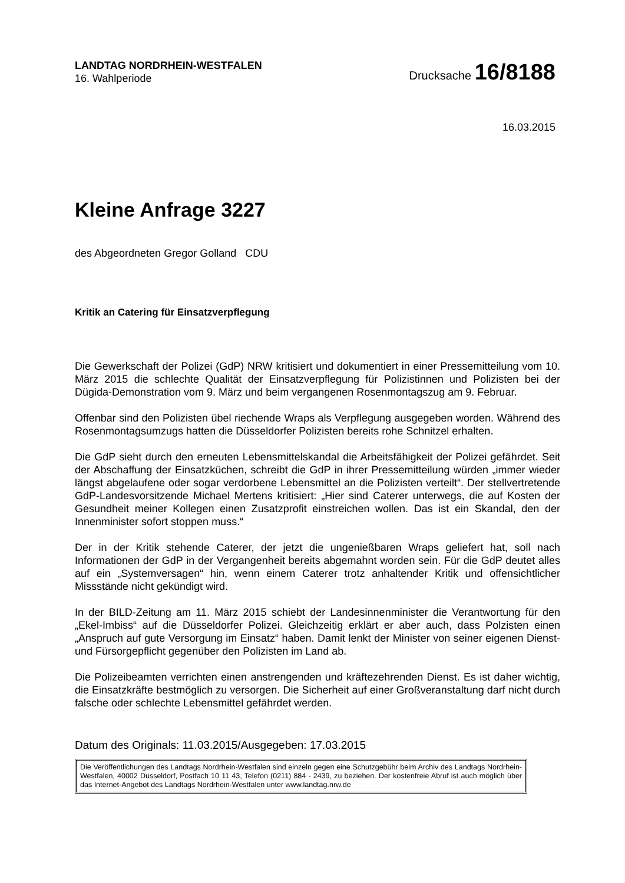LANDTAG NORDRHEIN-WESTFALEN
16. Wahlperiode
Drucksache 16/8188
16.03.2015
Kleine Anfrage 3227
des Abgeordneten Gregor Golland CDU
Kritik an Catering für Einsatzverpflegung
Die Gewerkschaft der Polizei (GdP) NRW kritisiert und dokumentiert in einer Pressemitteilung vom 10. März 2015 die schlechte Qualität der Einsatzverpflegung für Polizistinnen und Polizisten bei der Dügida-Demonstration vom 9. März und beim vergangenen Rosenmontagszug am 9. Februar.
Offenbar sind den Polizisten übel riechende Wraps als Verpflegung ausgegeben worden. Während des Rosenmontagsumzugs hatten die Düsseldorfer Polizisten bereits rohe Schnitzel erhalten.
Die GdP sieht durch den erneuten Lebensmittelskandal die Arbeitsfähigkeit der Polizei gefährdet. Seit der Abschaffung der Einsatzküchen, schreibt die GdP in ihrer Pressemitteilung würden „immer wieder längst abgelaufene oder sogar verdorbene Lebensmittel an die Polizisten verteilt“. Der stellvertretende GdP-Landesvorsitzende Michael Mertens kritisiert: „Hier sind Caterer unterwegs, die auf Kosten der Gesundheit meiner Kollegen einen Zusatzprofit einstreichen wollen. Das ist ein Skandal, den der Innenminister sofort stoppen muss.“
Der in der Kritik stehende Caterer, der jetzt die ungenießbaren Wraps geliefert hat, soll nach Informationen der GdP in der Vergangenheit bereits abgemahnt worden sein. Für die GdP deutet alles auf ein „Systemversagen“ hin, wenn einem Caterer trotz anhaltender Kritik und offensichtlicher Missstände nicht gekündigt wird.
In der BILD-Zeitung am 11. März 2015 schiebt der Landesinnenminister die Verantwortung für den „Ekel-Imbiss“ auf die Düsseldorfer Polizei. Gleichzeitig erklärt er aber auch, dass Polzisten einen „Anspruch auf gute Versorgung im Einsatz“ haben. Damit lenkt der Minister von seiner eigenen Dienst- und Fürsorgepflicht gegenüber den Polizisten im Land ab.
Die Polizeibeamten verrichten einen anstrengenden und kräftezehrenden Dienst. Es ist daher wichtig, die Einsatzkräfte bestmöglich zu versorgen. Die Sicherheit auf einer Großveranstaltung darf nicht durch falsche oder schlechte Lebensmittel gefährdet werden.
Datum des Originals: 11.03.2015/Ausgegeben: 17.03.2015
Die Veröffentlichungen des Landtags Nordrhein-Westfalen sind einzeln gegen eine Schutzgebühr beim Archiv des Landtags Nordrhein-Westfalen, 40002 Düsseldorf, Postfach 10 11 43, Telefon (0211) 884 - 2439, zu beziehen. Der kostenfreie Abruf ist auch möglich über das Internet-Angebot des Landtags Nordrhein-Westfalen unter www.landtag.nrw.de